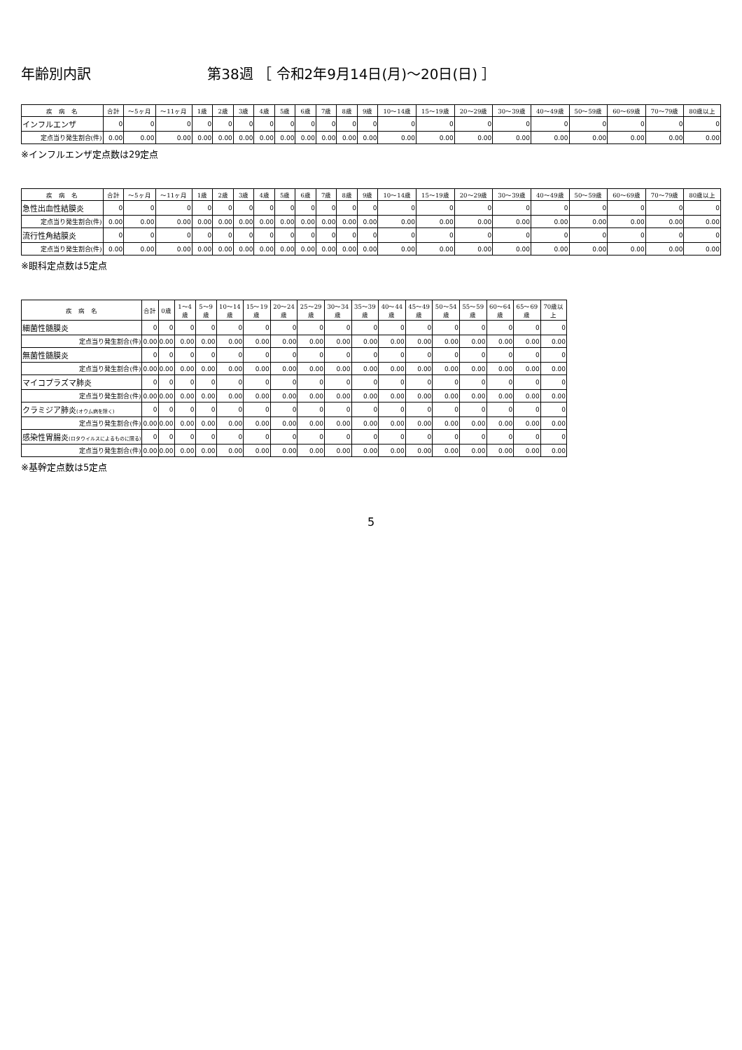年齢別内訳 第38週 ［ 令和2年9月14日(月)～20日(日) ］
| 疾 病 名 | 合計 | ～5ヶ月 | ～11ヶ月 | 1歳 | 2歳 | 3歳 | 4歳 | 5歳 | 6歳 | 7歳 | 8歳 | 9歳 | 10～14歳 | 15～19歳 | 20～29歳 | 30～39歳 | 40～49歳 | 50～59歳 | 60～69歳 | 70～79歳 | 80歳以上 |
| --- | --- | --- | --- | --- | --- | --- | --- | --- | --- | --- | --- | --- | --- | --- | --- | --- | --- | --- | --- | --- | --- |
| インフルエンザ | 0 | 0 | 0 | 0 | 0 | 0 | 0 | 0 | 0 | 0 | 0 | 0 | 0 | 0 | 0 | 0 | 0 | 0 | 0 | 0 | 0 |
| 定点当り発生割合(件) | 0.00 | 0.00 | 0.00 | 0.00 | 0.00 | 0.00 | 0.00 | 0.00 | 0.00 | 0.00 | 0.00 | 0.00 | 0.00 | 0.00 | 0.00 | 0.00 | 0.00 | 0.00 | 0.00 | 0.00 | 0.00 |
※インフルエンザ定点数は29定点
| 疾 病 名 | 合計 | ～5ヶ月 | ～11ヶ月 | 1歳 | 2歳 | 3歳 | 4歳 | 5歳 | 6歳 | 7歳 | 8歳 | 9歳 | 10～14歳 | 15～19歳 | 20～29歳 | 30～39歳 | 40～49歳 | 50～59歳 | 60～69歳 | 70～79歳 | 80歳以上 |
| --- | --- | --- | --- | --- | --- | --- | --- | --- | --- | --- | --- | --- | --- | --- | --- | --- | --- | --- | --- | --- | --- |
| 急性出血性結膜炎 | 0 | 0 | 0 | 0 | 0 | 0 | 0 | 0 | 0 | 0 | 0 | 0 | 0 | 0 | 0 | 0 | 0 | 0 | 0 | 0 | 0 |
| 定点当り発生割合(件) | 0.00 | 0.00 | 0.00 | 0.00 | 0.00 | 0.00 | 0.00 | 0.00 | 0.00 | 0.00 | 0.00 | 0.00 | 0.00 | 0.00 | 0.00 | 0.00 | 0.00 | 0.00 | 0.00 | 0.00 | 0.00 |
| 流行性角結膜炎 | 0 | 0 | 0 | 0 | 0 | 0 | 0 | 0 | 0 | 0 | 0 | 0 | 0 | 0 | 0 | 0 | 0 | 0 | 0 | 0 | 0 |
| 定点当り発生割合(件) | 0.00 | 0.00 | 0.00 | 0.00 | 0.00 | 0.00 | 0.00 | 0.00 | 0.00 | 0.00 | 0.00 | 0.00 | 0.00 | 0.00 | 0.00 | 0.00 | 0.00 | 0.00 | 0.00 | 0.00 | 0.00 |
※眼科定点数は5定点
| 疾 病 名 | 合計 | 0歳 | 1～4歳 | 5～9歳 | 10～14歳 | 15～19歳 | 20～24歳 | 25～29歳 | 30～34歳 | 35～39歳 | 40～44歳 | 45～49歳 | 50～54歳 | 55～59歳 | 60～64歳 | 65～69歳 | 70歳以上 |
| --- | --- | --- | --- | --- | --- | --- | --- | --- | --- | --- | --- | --- | --- | --- | --- | --- | --- |
| 細菌性髄膜炎 | 0 | 0 | 0 | 0 | 0 | 0 | 0 | 0 | 0 | 0 | 0 | 0 | 0 | 0 | 0 | 0 | 0 |
| 定点当り発生割合(件) | 0.00 | 0.00 | 0.00 | 0.00 | 0.00 | 0.00 | 0.00 | 0.00 | 0.00 | 0.00 | 0.00 | 0.00 | 0.00 | 0.00 | 0.00 | 0.00 | 0.00 |
| 無菌性髄膜炎 | 0 | 0 | 0 | 0 | 0 | 0 | 0 | 0 | 0 | 0 | 0 | 0 | 0 | 0 | 0 | 0 | 0 |
| 定点当り発生割合(件) | 0.00 | 0.00 | 0.00 | 0.00 | 0.00 | 0.00 | 0.00 | 0.00 | 0.00 | 0.00 | 0.00 | 0.00 | 0.00 | 0.00 | 0.00 | 0.00 | 0.00 |
| マイコプラズマ肺炎 | 0 | 0 | 0 | 0 | 0 | 0 | 0 | 0 | 0 | 0 | 0 | 0 | 0 | 0 | 0 | 0 | 0 |
| 定点当り発生割合(件) | 0.00 | 0.00 | 0.00 | 0.00 | 0.00 | 0.00 | 0.00 | 0.00 | 0.00 | 0.00 | 0.00 | 0.00 | 0.00 | 0.00 | 0.00 | 0.00 | 0.00 |
| クラミジア肺炎 (オウム病を除く) | 0 | 0 | 0 | 0 | 0 | 0 | 0 | 0 | 0 | 0 | 0 | 0 | 0 | 0 | 0 | 0 | 0 |
| 定点当り発生割合(件) | 0.00 | 0.00 | 0.00 | 0.00 | 0.00 | 0.00 | 0.00 | 0.00 | 0.00 | 0.00 | 0.00 | 0.00 | 0.00 | 0.00 | 0.00 | 0.00 | 0.00 |
| 感染性胃腸炎 (ロタウイルスによるものに限る) | 0 | 0 | 0 | 0 | 0 | 0 | 0 | 0 | 0 | 0 | 0 | 0 | 0 | 0 | 0 | 0 | 0 |
| 定点当り発生割合(件) | 0.00 | 0.00 | 0.00 | 0.00 | 0.00 | 0.00 | 0.00 | 0.00 | 0.00 | 0.00 | 0.00 | 0.00 | 0.00 | 0.00 | 0.00 | 0.00 | 0.00 |
※基幹定点数は5定点
5